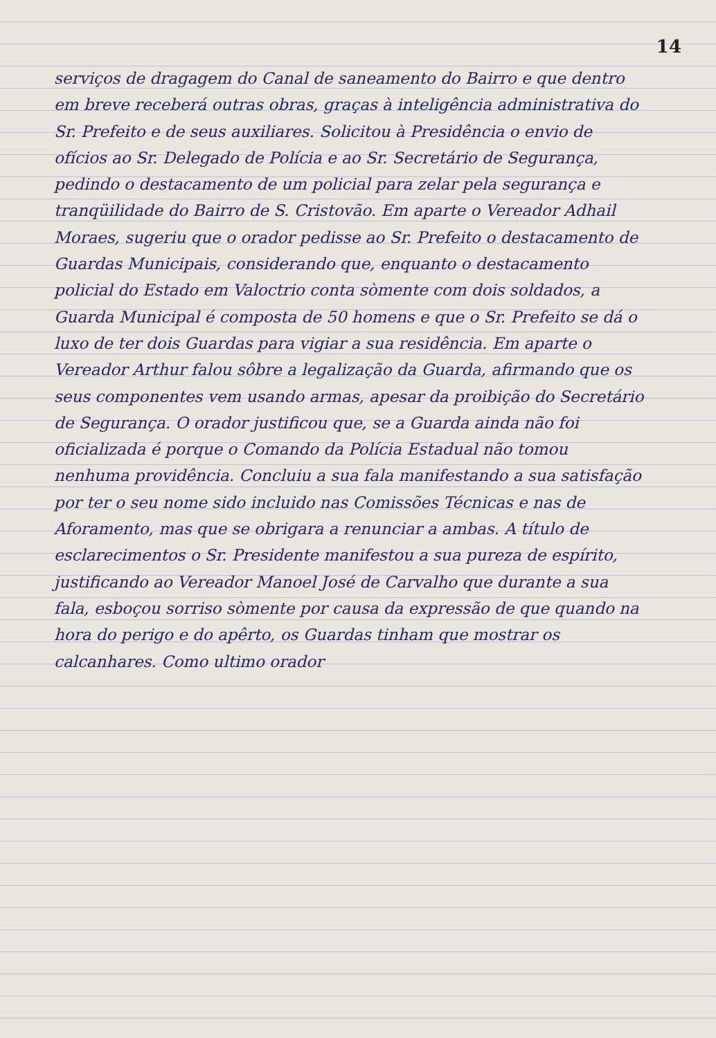14
serviços de dragagem do Canal de saneamento do Bairro e que dentro em breve receberá outras obras, graças à inteligência administrativa do Sr. Prefeito e de seus auxiliares. Solicitou à Presidência o envio de ofícios ao Sr. Delegado de Polícia e ao Sr. Secretário de Segurança, pedindo o destacamento de um policial para zelar pela segurança e tranqüilidade do Bairro de S. Cristovão. Em aparte o Vereador Adhail Moraes, sugeriu que o orador pedisse ao Sr. Prefeito o destacamento de Guardas Municipais, considerando que, enquanto o destacamento policial do Estado em Valoctrio conta sòmente com dois soldados, a Guarda Municipal é composta de 50 homens e que o Sr. Prefeito se dá o luxo de ter dois Guardas para vigiar a sua residência. Em aparte o Vereador Arthur falou sôbre a legalização da Guarda, afirmando que os seus componentes vem usando armas, apesar da proibição do Secretário de Segurança. O orador justificou que, se a Guarda ainda não foi oficializada é porque o Comando da Polícia Estadual não tomou nenhuma providência. Concluiu a sua fala manifestando a sua satisfação por ter o seu nome sido incluido nas Comissões Técnicas e nas de Aforamento, mas que se obrigara a renunciar a ambas. A título de esclarecimentos o Sr. Presidente manifestou a sua pureza de espírito, justificando ao Vereador Manoel José de Carvalho que durante a sua fala, esboçou sorriso sòmente por causa da expressão de que quando na hora do perigo e do apêrto, os Guardas tinham que mostrar os calcanhares. Como ultimo orador